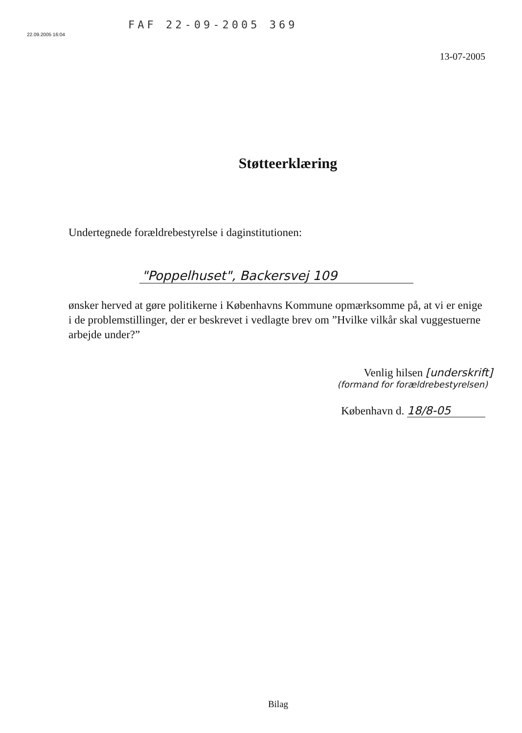FAF 22-09-2005 369
22.09.2005 16:04
13-07-2005
Støtteerklæring
Undertegnede forældrebestyrelse i daginstitutionen:
"Poppelhuset", Backersvej 109
ønsker herved at gøre politikerne i Københavns Kommune opmærksomme på, at vi er enige i de problemstillinger, der er beskrevet i vedlagte brev om ”Hvilke vilkår skal vuggestuerne arbejde under?”
Venlig hilsen [underskrift]
(formand for forældrebestyrelsen)
København d. 18/8-05
Bilag